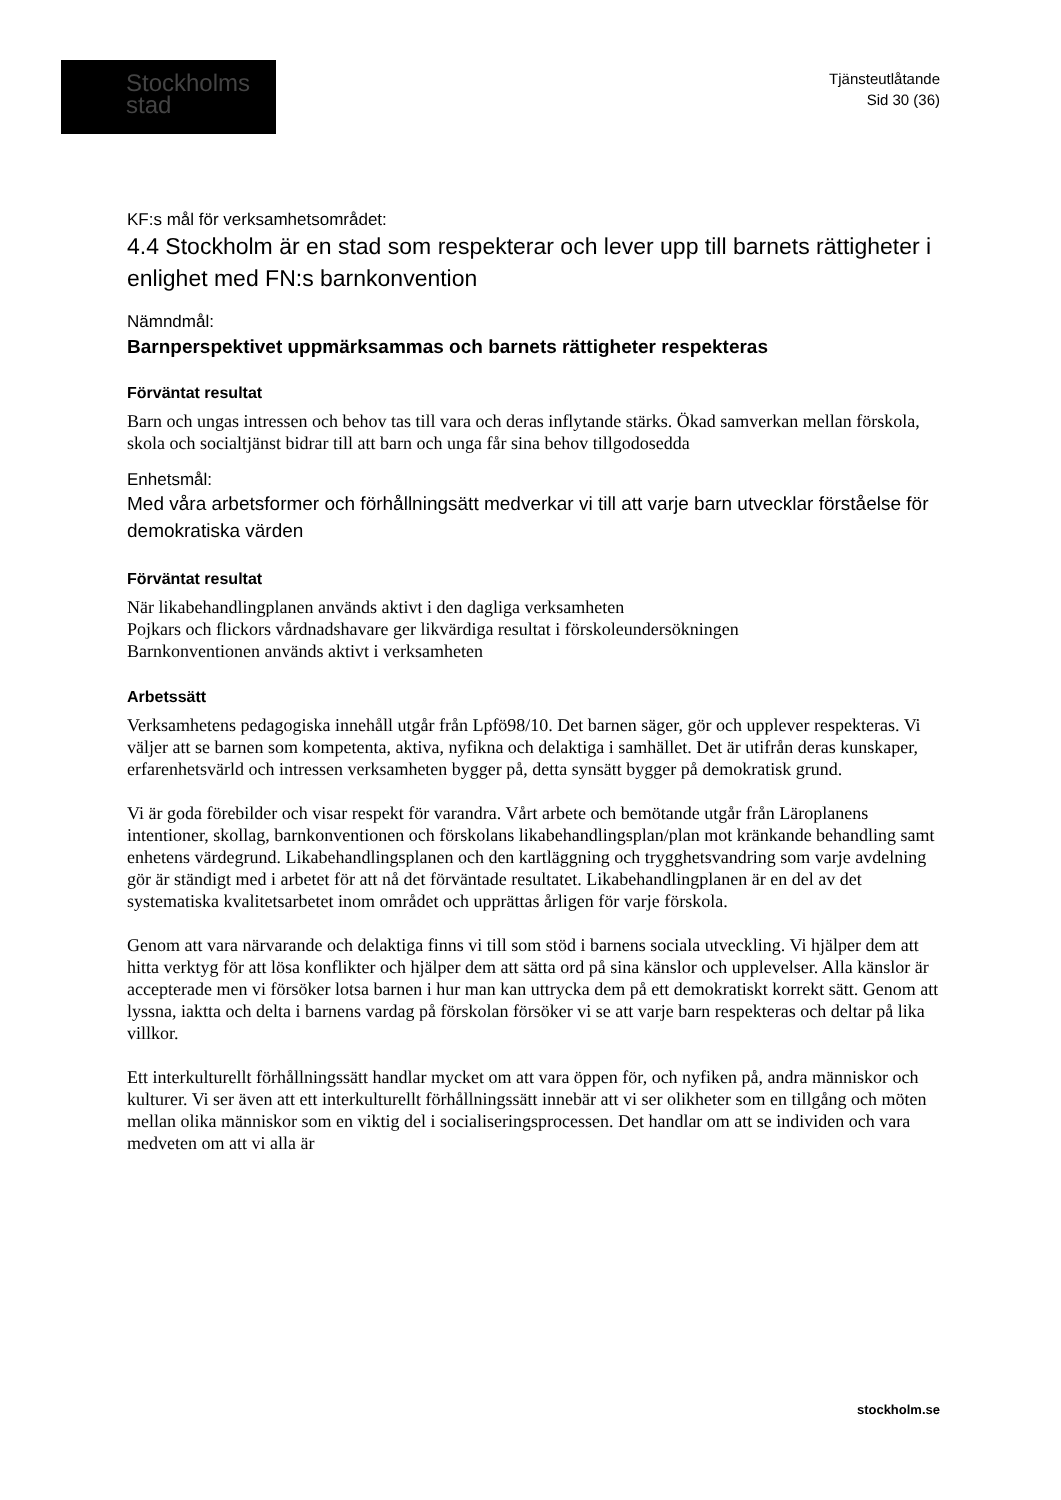Stockholms
stad
Tjänsteutlåtande
Sid 30 (36)
KF:s mål för verksamhetsområdet:
4.4 Stockholm är en stad som respekterar och lever upp till barnets rättigheter i enlighet med FN:s barnkonvention
Nämndmål:
Barnperspektivet uppmärksammas och barnets rättigheter respekteras
Förväntat resultat
Barn och ungas intressen och behov tas till vara och deras inflytande stärks. Ökad samverkan mellan förskola, skola och socialtjänst bidrar till att barn och unga får sina behov tillgodosedda
Enhetsmål:
Med våra arbetsformer och förhållningsätt medverkar vi till att varje barn utvecklar förståelse för demokratiska värden
Förväntat resultat
När likabehandlingplanen används aktivt i den dagliga verksamheten
Pojkars och flickors vårdnadshavare ger likvärdiga resultat i förskoleundersökningen
Barnkonventionen används aktivt i verksamheten
Arbetssätt
Verksamhetens pedagogiska innehåll utgår från Lpfö98/10. Det barnen säger, gör och upplever respekteras. Vi väljer att se barnen som kompetenta, aktiva, nyfikna och delaktiga i samhället. Det är utifrån deras kunskaper, erfarenhetsvärld och intressen verksamheten bygger på, detta synsätt bygger på demokratisk grund.
Vi är goda förebilder och visar respekt för varandra. Vårt arbete och bemötande utgår från Läroplanens intentioner, skollag, barnkonventionen och förskolans likabehandlingsplan/plan mot kränkande behandling samt enhetens värdegrund. Likabehandlingsplanen och den kartläggning och trygghetsvandring som varje avdelning gör är ständigt med i arbetet för att nå det förväntade resultatet. Likabehandlingplanen är en del av det systematiska kvalitetsarbetet inom området och upprättas årligen för varje förskola.
Genom att vara närvarande och delaktiga finns vi till som stöd i barnens sociala utveckling. Vi hjälper dem att hitta verktyg för att lösa konflikter och hjälper dem att sätta ord på sina känslor och upplevelser. Alla känslor är accepterade men vi försöker lotsa barnen i hur man kan uttrycka dem på ett demokratiskt korrekt sätt. Genom att lyssna, iaktta och delta i barnens vardag på förskolan försöker vi se att varje barn respekteras och deltar på lika villkor.
Ett interkulturellt förhållningssätt handlar mycket om att vara öppen för, och nyfiken på, andra människor och kulturer. Vi ser även att ett interkulturellt förhållningssätt innebär att vi ser olikheter som en tillgång och möten mellan olika människor som en viktig del i socialiseringsprocessen. Det handlar om att se individen och vara medveten om att vi alla är
stockholm.se